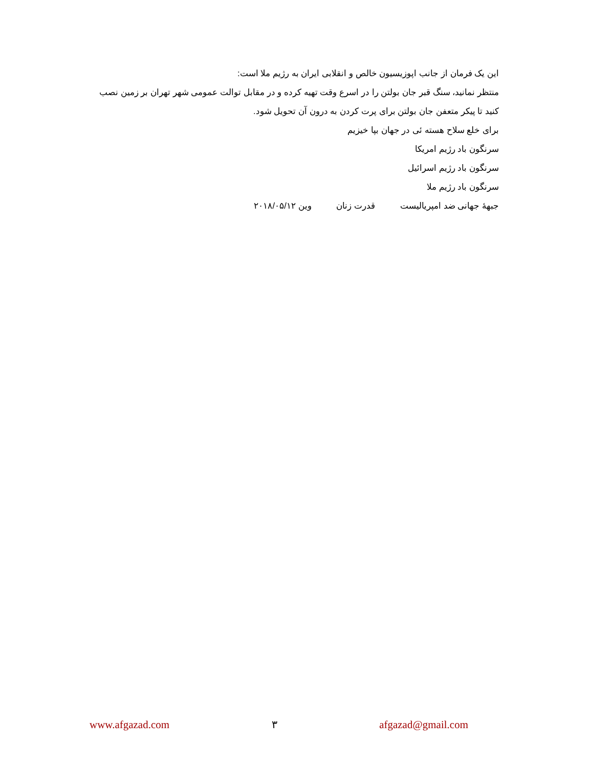این یک فرمان از جانب اپوزیسیون خالص و انقلابی ایران به رژیم ملا است:
منتظر نمانید، سنگ قبر جان بولتن را در اسرع وقت تهیه کرده و در مقابل توالت عمومی شهر تهران بر زمین نصب کنید تا پیکر متعفن جان بولتن برای پرت کردن به درون آن تحویل شود.
برای خلع سلاح هسته ئی در جهان بپا خیزیم
سرنگون باد رژیم امریکا
سرنگون باد رژیم اسرائیل
سرنگون باد رژیم ملا
جبههٔ جهانی ضد امپریالیست قدرت زنان وین ۲۰۱۸/۰۵/۱۲
www.afgazad.com ۳ afgazad@gmail.com